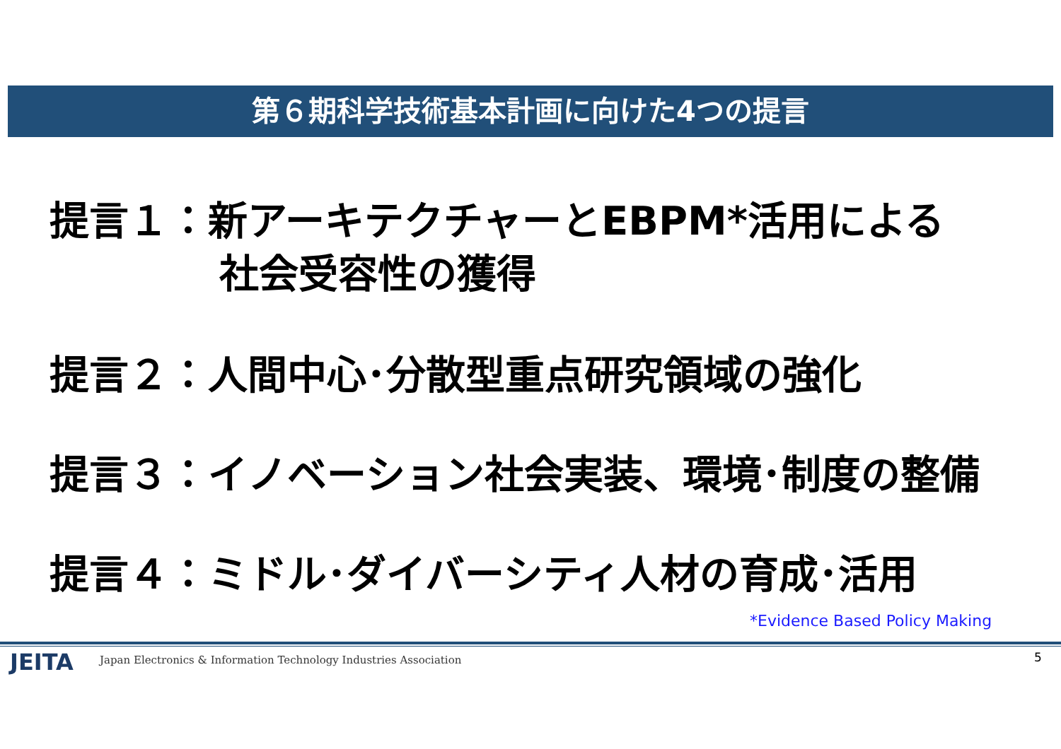第６期科学技術基本計画に向けた4つの提言
提言１：新アーキテクチャーとEBPM*活用による
社会受容性の獲得
提言２：人間中心･分散型重点研究領域の強化
提言３：イノベーション社会実装、環境･制度の整備
提言４：ミドル･ダイバーシティ人材の育成･活用
*Evidence Based Policy Making
JEITA
Japan Electronics & Information Technology Industries Association
5